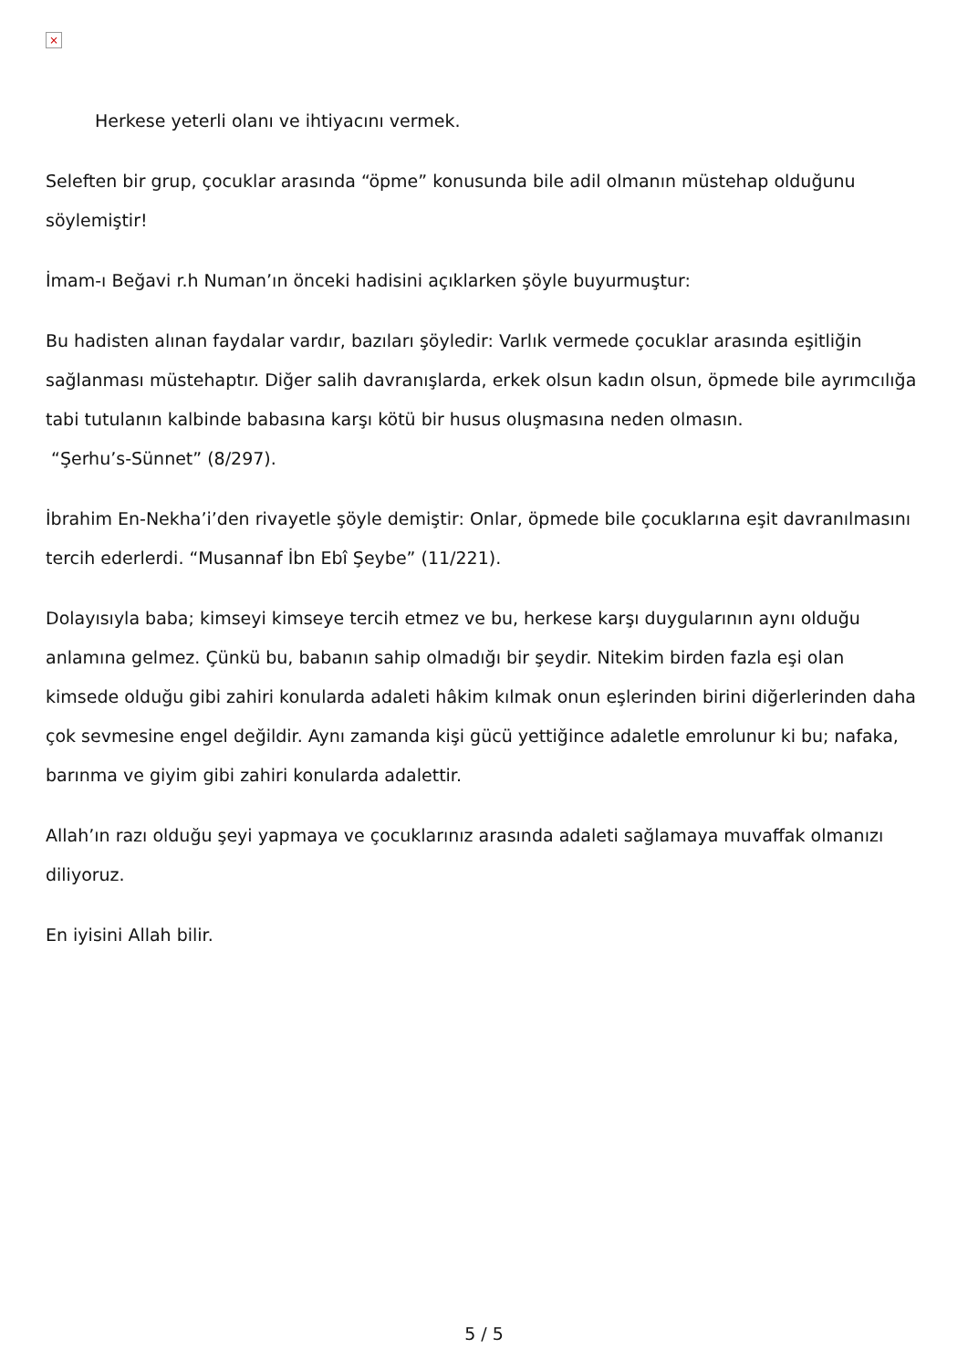×
Herkese yeterli olanı ve ihtiyacını vermek.
Seleften bir grup, çocuklar arasında “öpme” konusunda bile adil olmanın müstehap olduğunu söylemiştir!
İmam-ı Beğavi r.h Numan’ın önceki hadisini açıklarken şöyle buyurmuştur:
Bu hadisten alınan faydalar vardır, bazıları şöyledir: Varlık vermede çocuklar arasında eşitliğin sağlanması müstehaptır. Diğer salih davranışlarda, erkek olsun kadın olsun, öpmede bile ayrımcılığa tabi tutulanın kalbinde babasına karşı kötü bir husus oluşmasına neden olmasın.
“Şerhu’s-Sünnet” (8/297).
İbrahim En-Nekha’i’den rivayetle şöyle demiştir: Onlar, öpmede bile çocuklarına eşit davranılmasını tercih ederlerdi. “Musannaf İbn Ebî Şeybe” (11/221).
Dolayısıyla baba; kimseyi kimseye tercih etmez ve bu, herkese karşı duygularının aynı olduğu anlamına gelmez. Çünkü bu, babanın sahip olmadığı bir şeydir. Nitekim birden fazla eşi olan kimsede olduğu gibi zahiri konularda adaleti hâkim kılmak onun eşlerinden birini diğerlerinden daha çok sevmesine engel değildir. Aynı zamanda kişi gücü yettiğince adaletle emrolunur ki bu; nafaka, barınma ve giyim gibi zahiri konularda adalettir.
Allah’ın razı olduğu şeyi yapmaya ve çocuklarınız arasında adaleti sağlamaya muvaffak olmanızı diliyoruz.
En iyisini Allah bilir.
5 / 5